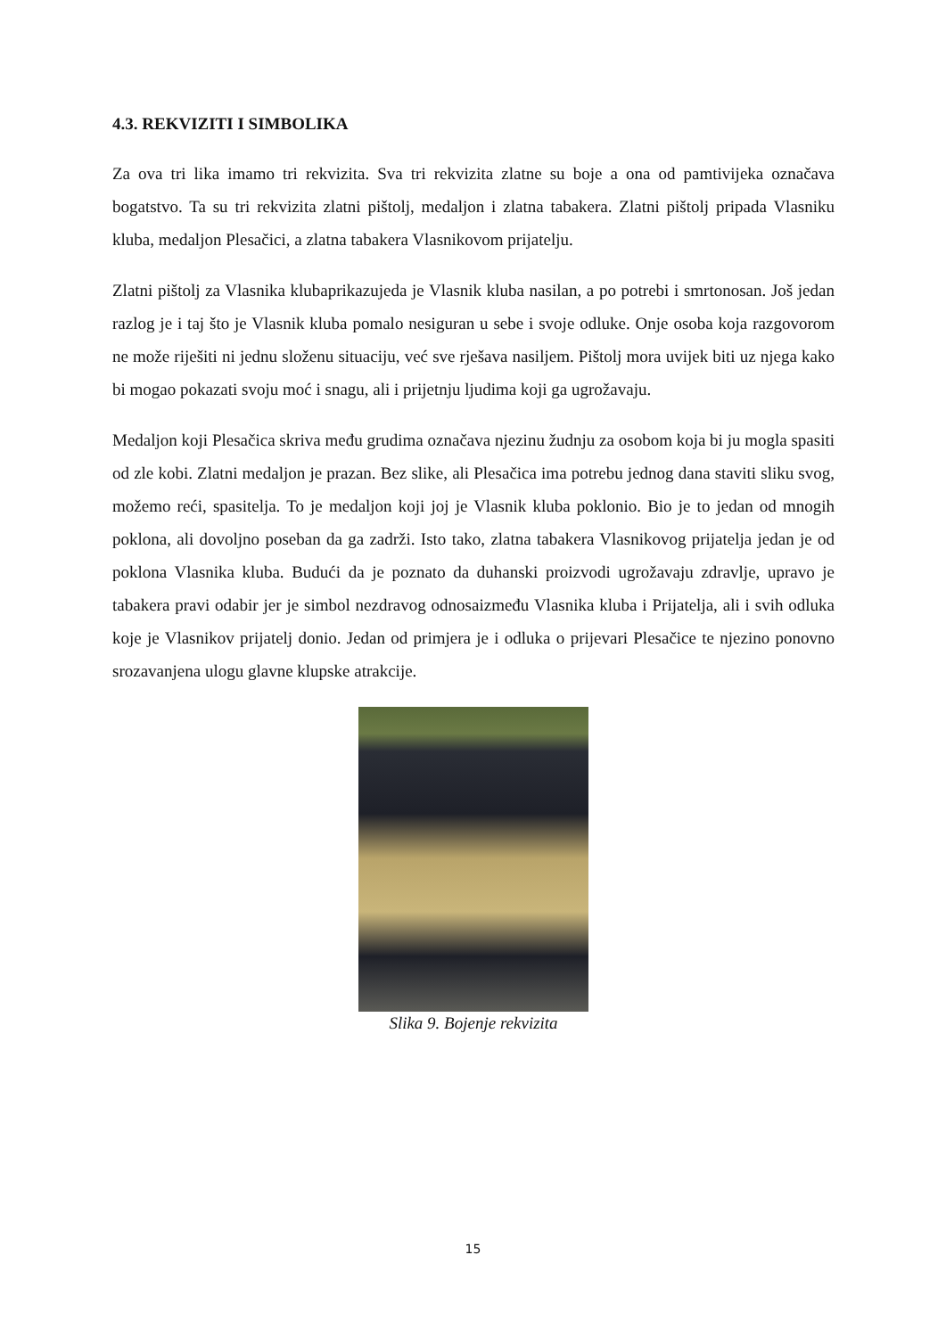4.3. REKVIZITI I SIMBOLIKA
Za ova tri lika imamo tri rekvizita. Sva tri rekvizita zlatne su boje a ona od pamtivijeka označava bogatstvo. Ta su tri rekvizita zlatni pištolj, medaljon i zlatna tabakera. Zlatni pištolj pripada Vlasniku kluba, medaljon Plesačici, a zlatna tabakera Vlasnikovom prijatelju.
Zlatni pištolj za Vlasnika klubaprikazujeda je Vlasnik kluba nasilan, a po potrebi i smrtonosan. Još jedan razlog je i taj što je Vlasnik kluba pomalo nesiguran u sebe i svoje odluke. Onje osoba koja razgovorom ne može riješiti ni jednu složenu situaciju, već sve rješava nasiljem. Pištolj mora uvijek biti uz njega kako bi mogao pokazati svoju moć i snagu, ali i prijetnju ljudima koji ga ugrožavaju.
Medaljon koji Plesačica skriva među grudima označava njezinu žudnju za osobom koja bi ju mogla spasiti od zle kobi. Zlatni medaljon je prazan. Bez slike, ali Plesačica ima potrebu jednog dana staviti sliku svog, možemo reći, spasitelja. To je medaljon koji joj je Vlasnik kluba poklonio. Bio je to jedan od mnogih poklona, ali dovoljno poseban da ga zadrži. Isto tako, zlatna tabakera Vlasnikovog prijatelja jedan je od poklona Vlasnika kluba. Budući da je poznato da duhanski proizvodi ugrožavaju zdravlje, upravo je tabakera pravi odabir jer je simbol nezdravog odnosaizmeđu Vlasnika kluba i Prijatelja, ali i svih odluka koje je Vlasnikov prijatelj donio. Jedan od primjera je i odluka o prijevari Plesačice te njezino ponovno srozavanjena ulogu glavne klupske atrakcije.
Slika 9. Bojenje rekvizita
15